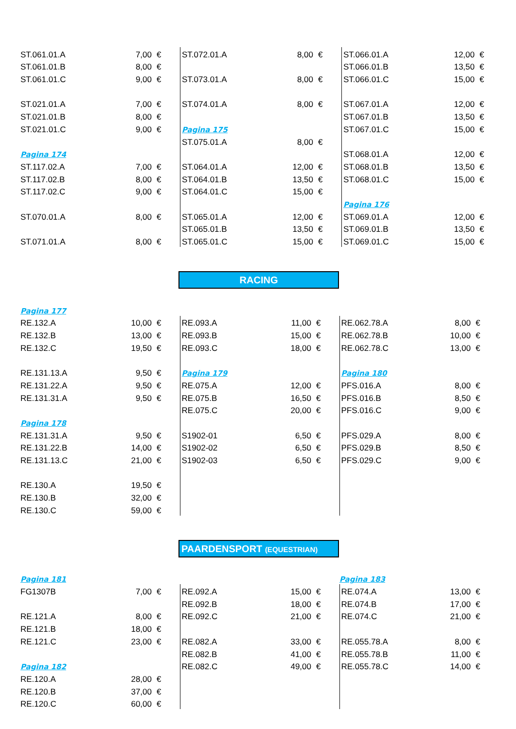| ST.061.01.A | 7,00 | € | | ST.072.01.A | 8,00 | € | | ST.066.01.A | 12,00 | € |
| ST.061.01.B | 8,00 | € | | | | | | ST.066.01.B | 13,50 | € |
| ST.061.01.C | 9,00 | € | | ST.073.01.A | 8,00 | € | | ST.066.01.C | 15,00 | € |
| ST.021.01.A | 7,00 | € | | ST.074.01.A | 8,00 | € | | ST.067.01.A | 12,00 | € |
| ST.021.01.B | 8,00 | € | | | | | | ST.067.01.B | 13,50 | € |
| ST.021.01.C | 9,00 | € | | Pagina 175 | | | | ST.067.01.C | 15,00 | € |
| | | | | ST.075.01.A | 8,00 | € | | | | |
| Pagina 174 | | | | | | | | ST.068.01.A | 12,00 | € |
| ST.117.02.A | 7,00 | € | | ST.064.01.A | 12,00 | € | | ST.068.01.B | 13,50 | € |
| ST.117.02.B | 8,00 | € | | ST.064.01.B | 13,50 | € | | ST.068.01.C | 15,00 | € |
| ST.117.02.C | 9,00 | € | | ST.064.01.C | 15,00 | € | | | | |
| | | | | | | | | Pagina 176 | | |
| ST.070.01.A | 8,00 | € | | ST.065.01.A | 12,00 | € | | ST.069.01.A | 12,00 | € |
| | | | | ST.065.01.B | 13,50 | € | | ST.069.01.B | 13,50 | € |
| ST.071.01.A | 8,00 | € | | ST.065.01.C | 15,00 | € | | ST.069.01.C | 15,00 | € |
RACING
| Pagina 177 | | | | | | | | | | |
| RE.132.A | 10,00 | € | | RE.093.A | 11,00 | € | | RE.062.78.A | 8,00 | € |
| RE.132.B | 13,00 | € | | RE.093.B | 15,00 | € | | RE.062.78.B | 10,00 | € |
| RE.132.C | 19,50 | € | | RE.093.C | 18,00 | € | | RE.062.78.C | 13,00 | € |
| RE.131.13.A | 9,50 | € | | Pagina 179 | | | | Pagina 180 | | |
| RE.131.22.A | 9,50 | € | | RE.075.A | 12,00 | € | | PFS.016.A | 8,00 | € |
| RE.131.31.A | 9,50 | € | | RE.075.B | 16,50 | € | | PFS.016.B | 8,50 | € |
| | | | | RE.075.C | 20,00 | € | | PFS.016.C | 9,00 | € |
| Pagina 178 | | | | | | | | | | |
| RE.131.31.A | 9,50 | € | | S1902-01 | 6,50 | € | | PFS.029.A | 8,00 | € |
| RE.131.22.B | 14,00 | € | | S1902-02 | 6,50 | € | | PFS.029.B | 8,50 | € |
| RE.131.13.C | 21,00 | € | | S1902-03 | 6,50 | € | | PFS.029.C | 9,00 | € |
| RE.130.A | 19,50 | € | | | | | | | | |
| RE.130.B | 32,00 | € | | | | | | | | |
| RE.130.C | 59,00 | € | | | | | | | | |
PAARDENSPORT (EQUESTRIAN)
| Pagina 181 | | | | | | | | Pagina 183 | | |
| FG1307B | 7,00 | € | | RE.092.A | 15,00 | € | | RE.074.A | 13,00 | € |
| | | | | RE.092.B | 18,00 | € | | RE.074.B | 17,00 | € |
| RE.121.A | 8,00 | € | | RE.092.C | 21,00 | € | | RE.074.C | 21,00 | € |
| RE.121.B | 18,00 | € | | | | | | | | |
| RE.121.C | 23,00 | € | | RE.082.A | 33,00 | € | | RE.055.78.A | 8,00 | € |
| | | | | RE.082.B | 41,00 | € | | RE.055.78.B | 11,00 | € |
| Pagina 182 | | | | RE.082.C | 49,00 | € | | RE.055.78.C | 14,00 | € |
| RE.120.A | 28,00 | € | | | | | | | | |
| RE.120.B | 37,00 | € | | | | | | | | |
| RE.120.C | 60,00 | € | | | | | | | | |